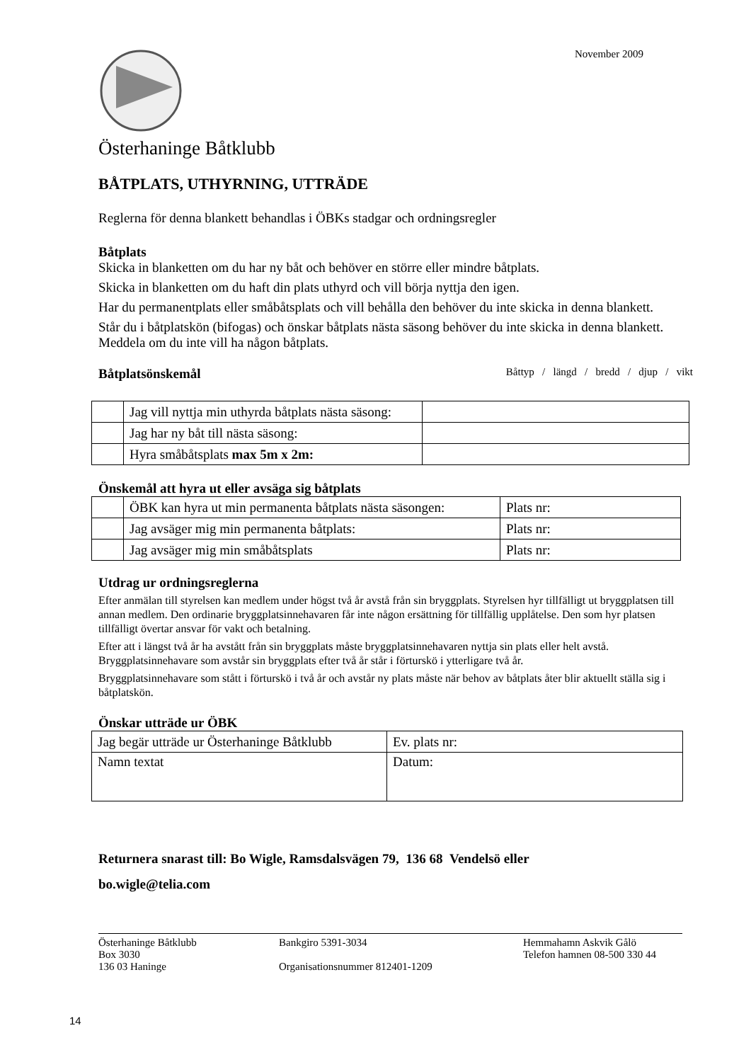November 2009
Österhaninge Båtklubb
BÅTPLATS, UTHYRNING, UTTRÄDE
Reglerna för denna blankett behandlas i ÖBKs stadgar och ordningsregler
Båtplats
Skicka in blanketten om du har ny båt och behöver en större eller mindre båtplats.
Skicka in blanketten om du haft din plats uthyrd och vill börja nyttja den igen.
Har du permanentplats eller småbåtsplats och vill behålla den behöver du inte skicka in denna blankett.
Står du i båtplatskön (bifogas) och önskar båtplats nästa säsong behöver du inte skicka in denna blankett. Meddela om du inte vill ha någon båtplats.
Båtplatsönskemål Båttyp / längd / bredd / djup / vikt
| | Jag vill nyttja min uthyrda båtplats nästa säsong: | |
| | Jag har ny båt till nästa säsong: | |
| | Hyra småbåtsplats max 5m x 2m: | |
Önskemål att hyra ut eller avsäga sig båtplats
| | ÖBK kan hyra ut min permanenta båtplats nästa säsongen: | Plats nr: |
| | Jag avsäger mig min permanenta båtplats: | Plats nr: |
| | Jag avsäger mig min småbåtsplats | Plats nr: |
Utdrag ur ordningsreglerna
Efter anmälan till styrelsen kan medlem under högst två år avstå från sin bryggplats. Styrelsen hyr tillfälligt ut bryggplatsen till annan medlem. Den ordinarie bryggplatsinnehavaren får inte någon ersättning för tillfällig upplåtelse. Den som hyr platsen tillfälligt övertar ansvar för vakt och betalning.
Efter att i längst två år ha avstått från sin bryggplats måste bryggplatsinnehavaren nyttja sin plats eller helt avstå. Bryggplatsinnehavare som avstår sin bryggplats efter två år står i förturskö i ytterligare två år.
Bryggplatsinnehavare som stått i förturskö i två år och avstår ny plats måste när behov av båtplats åter blir aktuellt ställa sig i båtplatskön.
Önskar utträde ur ÖBK
| Jag begär utträde ur Österhaninge Båtklubb | Ev. plats nr: |
| Namn textat | Datum: |
Returnera snarast till: Bo Wigle, Ramsdalsvägen 79, 136 68 Vendelsö eller
bo.wigle@telia.com
Österhaninge Båtklubb
Box 3030
136 03 Haninge
Bankgiro 5391-3034
Organisationsnummer 812401-1209
Hemmahamn Askvik Gålö
Telefon hamnen 08-500 330 44
14